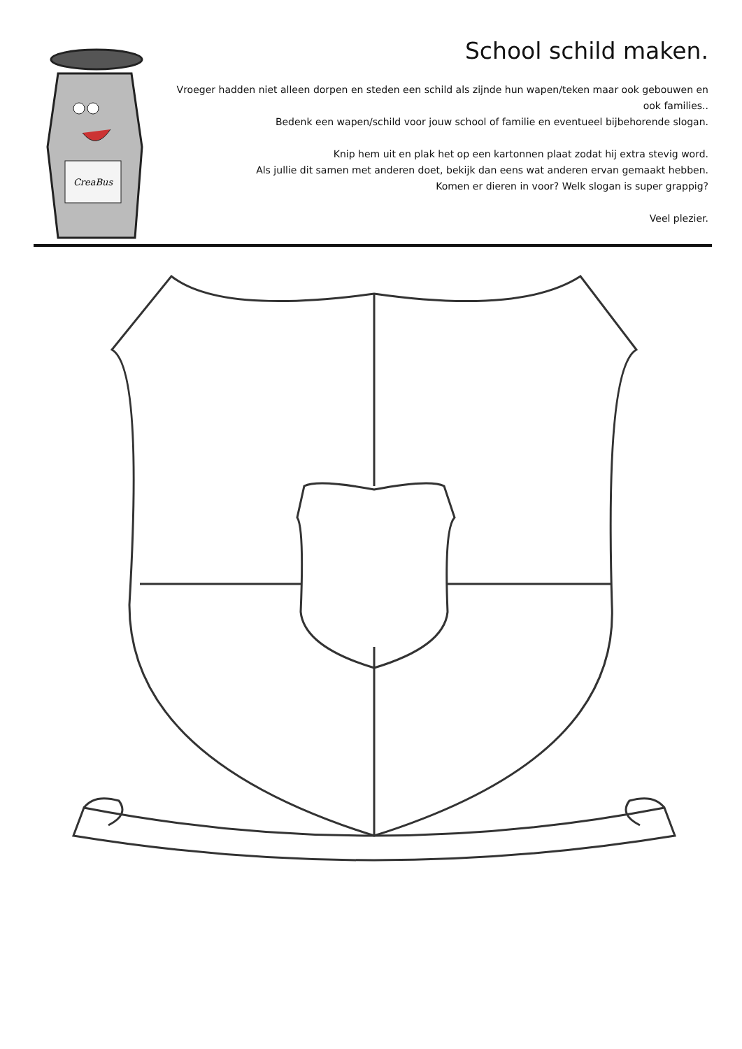CreaBus
School schild maken.
Vroeger hadden niet alleen dorpen en steden een schild als zijnde hun wapen/teken maar ook gebouwen en ook families..
Bedenk een wapen/schild voor jouw school of familie en eventueel bijbehorende slogan.
Knip hem uit en plak het op een kartonnen plaat zodat hij extra stevig word.
Als jullie dit samen met anderen doet, bekijk dan eens wat anderen ervan gemaakt hebben.
Komen er dieren in voor? Welk slogan is super grappig?
Veel plezier.